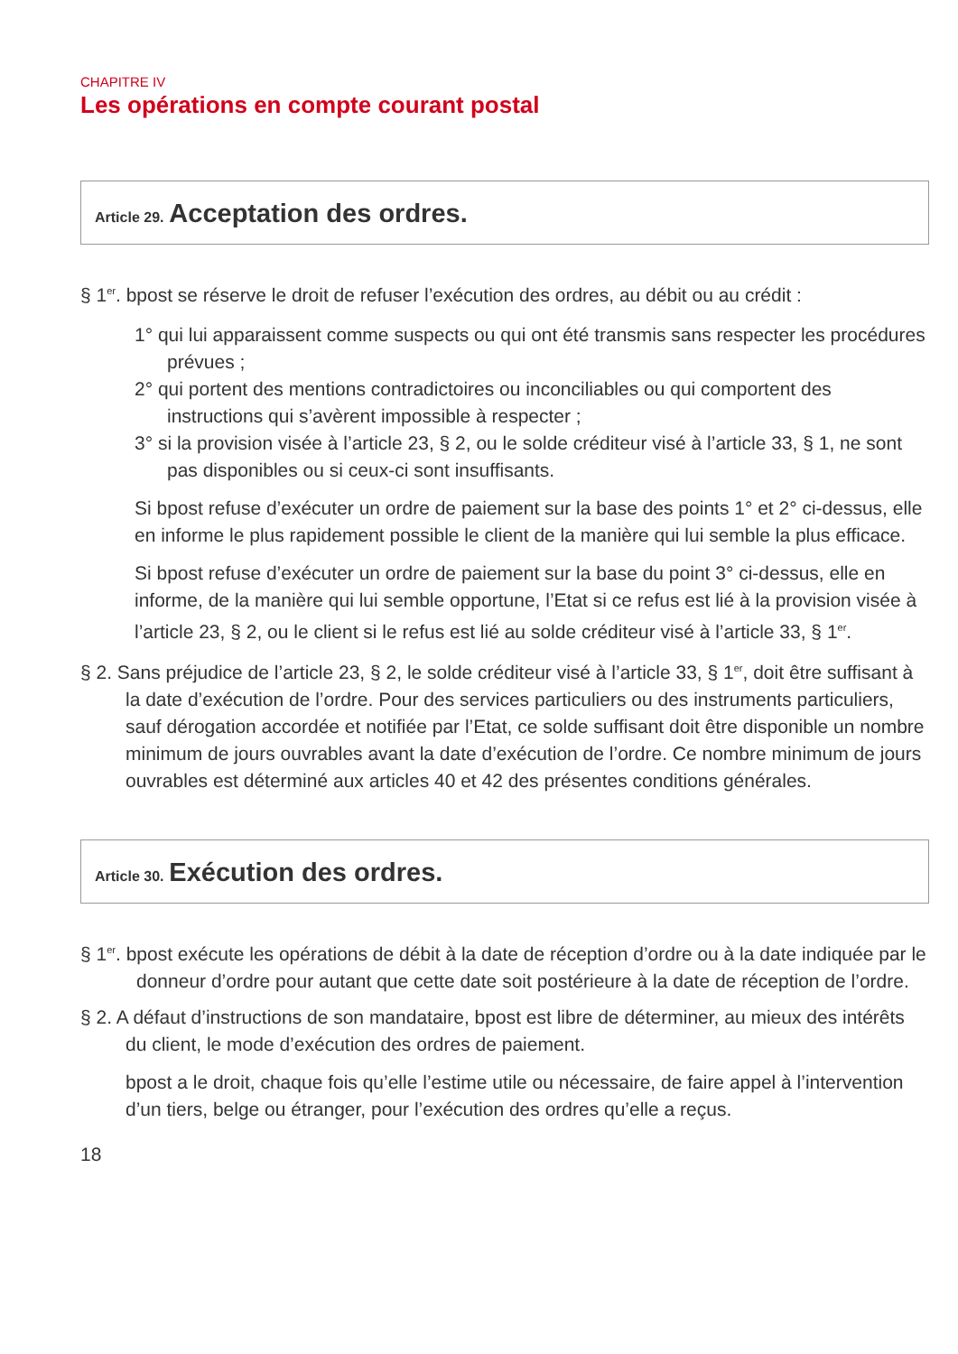CHAPITRE IV
Les opérations en compte courant postal
Article 29. Acceptation des ordres.
§ 1<sup>er</sup>. bpost se réserve le droit de refuser l’exécution des ordres, au débit ou au crédit :
1° qui lui apparaissent comme suspects ou qui ont été transmis sans respecter les procédures prévues ;
2° qui portent des mentions contradictoires ou inconciliables ou qui comportent des instructions qui s’avèrent impossible à respecter ;
3° si la provision visée à l’article 23, § 2, ou le solde créditeur visé à l’article 33, § 1, ne sont pas disponibles ou si ceux-ci sont insuffisants.
Si bpost refuse d’exécuter un ordre de paiement sur la base des points 1° et 2° ci-dessus, elle en informe le plus rapidement possible le client de la manière qui lui semble la plus efficace.
Si bpost refuse d’exécuter un ordre de paiement sur la base du point 3° ci-dessus, elle en informe, de la manière qui lui semble opportune, l’Etat si ce refus est lié à la provision visée à l’article 23, § 2, ou le client si le refus est lié au solde créditeur visé à l’article 33, § 1<sup>er</sup>.
§ 2. Sans préjudice de l’article 23, § 2, le solde créditeur visé à l’article 33, § 1<sup>er</sup>, doit être suffisant à la date d’exécution de l’ordre. Pour des services particuliers ou des instruments particuliers, sauf dérogation accordée et notifiée par l’Etat, ce solde suffisant doit être disponible un nombre minimum de jours ouvrables avant la date d’exécution de l’ordre. Ce nombre minimum de jours ouvrables est déterminé aux articles 40 et 42 des présentes conditions générales.
Article 30. Exécution des ordres.
§ 1<sup>er</sup>. bpost exécute les opérations de débit à la date de réception d’ordre ou à la date indiquée par le donneur d’ordre pour autant que cette date soit postérieure à la date de réception de l’ordre.
§ 2. A défaut d’instructions de son mandataire, bpost est libre de déterminer, au mieux des intérêts du client, le mode d’exécution des ordres de paiement.
bpost a le droit, chaque fois qu’elle l’estime utile ou nécessaire, de faire appel à l’intervention d’un tiers, belge ou étranger, pour l’exécution des ordres qu’elle a reçus.
18